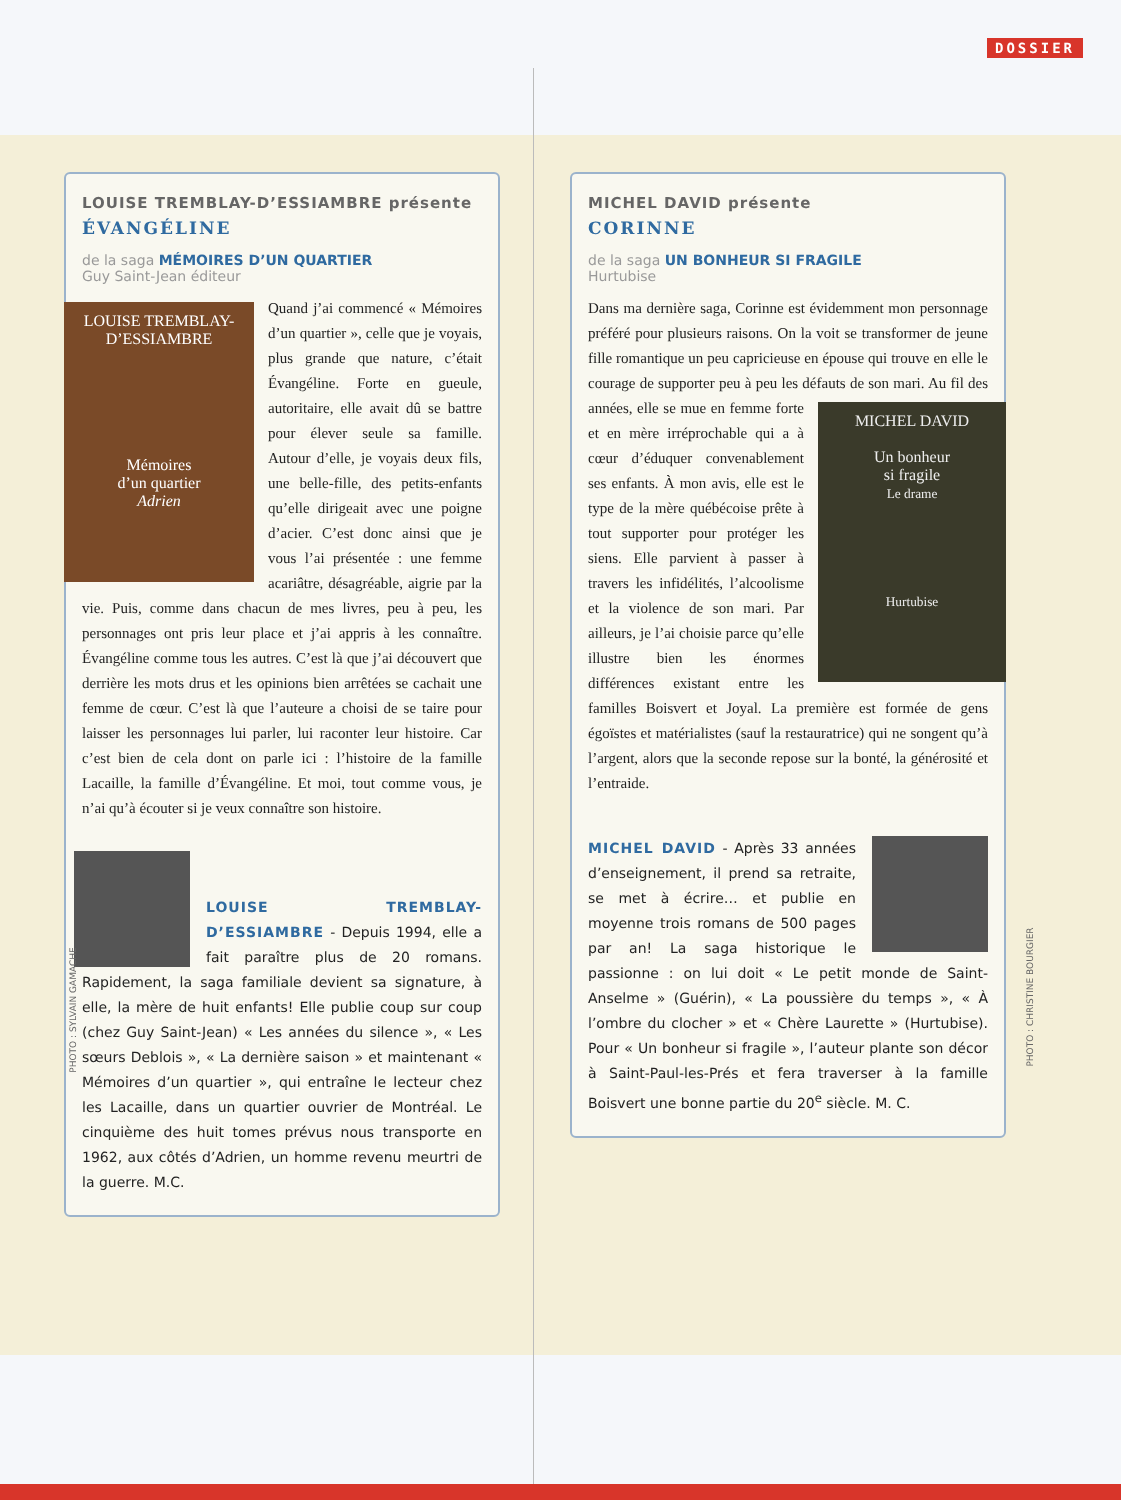DOSSIER
LOUISE TREMBLAY-D’ESSIAMBRE présente
ÉVANGÉLINE
de la saga MÉMOIRES D’UN QUARTIER
Guy Saint-Jean éditeur
LOUISE TREMBLAY-D’ESSIAMBRE
Mémoires
d’un quartier
Adrien
Quand j’ai commencé « Mémoires d’un quartier », celle que je voyais, plus grande que nature, c’était Évangéline. Forte en gueule, autoritaire, elle avait dû se battre pour élever seule sa famille. Autour d’elle, je voyais deux fils, une belle-fille, des petits-enfants qu’elle dirigeait avec une poigne d’acier. C’est donc ainsi que je vous l’ai présentée : une femme acariâtre, désagréable, aigrie par la vie. Puis, comme dans chacun de mes livres, peu à peu, les personnages ont pris leur place et j’ai appris à les connaître. Évangéline comme tous les autres. C’est là que j’ai découvert que derrière les mots drus et les opinions bien arrêtées se cachait une femme de cœur. C’est là que l’auteure a choisi de se taire pour laisser les personnages lui parler, lui raconter leur histoire. Car c’est bien de cela dont on parle ici : l’histoire de la famille Lacaille, la famille d’Évangéline. Et moi, tout comme vous, je n’ai qu’à écouter si je veux connaître son histoire.
LOUISE TREMBLAY-D’ESSIAMBRE - Depuis 1994, elle a fait paraître plus de 20 romans. Rapidement, la saga familiale devient sa signature, à elle, la mère de huit enfants! Elle publie coup sur coup (chez Guy Saint-Jean) « Les années du silence », « Les sœurs Deblois », « La dernière saison » et maintenant « Mémoires d’un quartier », qui entraîne le lecteur chez les Lacaille, dans un quartier ouvrier de Montréal. Le cinquième des huit tomes prévus nous transporte en 1962, aux côtés d’Adrien, un homme revenu meurtri de la guerre. M.C.
MICHEL DAVID présente
CORINNE
de la saga UN BONHEUR SI FRAGILE
Hurtubise
Dans ma dernière saga, Corinne est évidemment mon personnage préféré pour plusieurs raisons. On la voit se transformer de jeune fille romantique un peu capricieuse en épouse qui trouve en elle le courage de supporter peu à peu les défauts de son mari. Au fil des années, elle se mue
MICHEL DAVID
Un bonheur
si fragile
Le drame
Hurtubise
en femme forte et en mère irréprochable qui a à cœur d’éduquer convenablement ses enfants. À mon avis, elle est le type de la mère québécoise prête à tout supporter pour protéger les siens. Elle parvient à passer à travers les infidélités, l’alcoolisme et la violence de son mari. Par ailleurs, je l’ai choisie parce qu’elle illustre bien les énormes différences existant entre les familles Boisvert et Joyal. La première est formée de gens égoïstes et matérialistes (sauf la restauratrice) qui ne songent qu’à l’argent, alors que la seconde repose sur la bonté, la générosité et l’entraide.
MICHEL DAVID - Après 33 années d’enseignement, il prend sa retraite, se met à écrire… et publie en moyenne trois romans de 500 pages par an! La saga historique le passionne : on lui doit « Le petit monde de Saint-Anselme » (Guérin), « La poussière du temps », « À l’ombre du clocher » et « Chère Laurette » (Hurtubise). Pour « Un bonheur si fragile », l’auteur plante son décor à Saint-Paul-les-Prés et fera traverser à la famille Boisvert une bonne partie du 20<sup>e</sup> siècle. M. C.
PHOTO : SYLVAIN GAMACHE
PHOTO : CHRISTINE BOURGIER